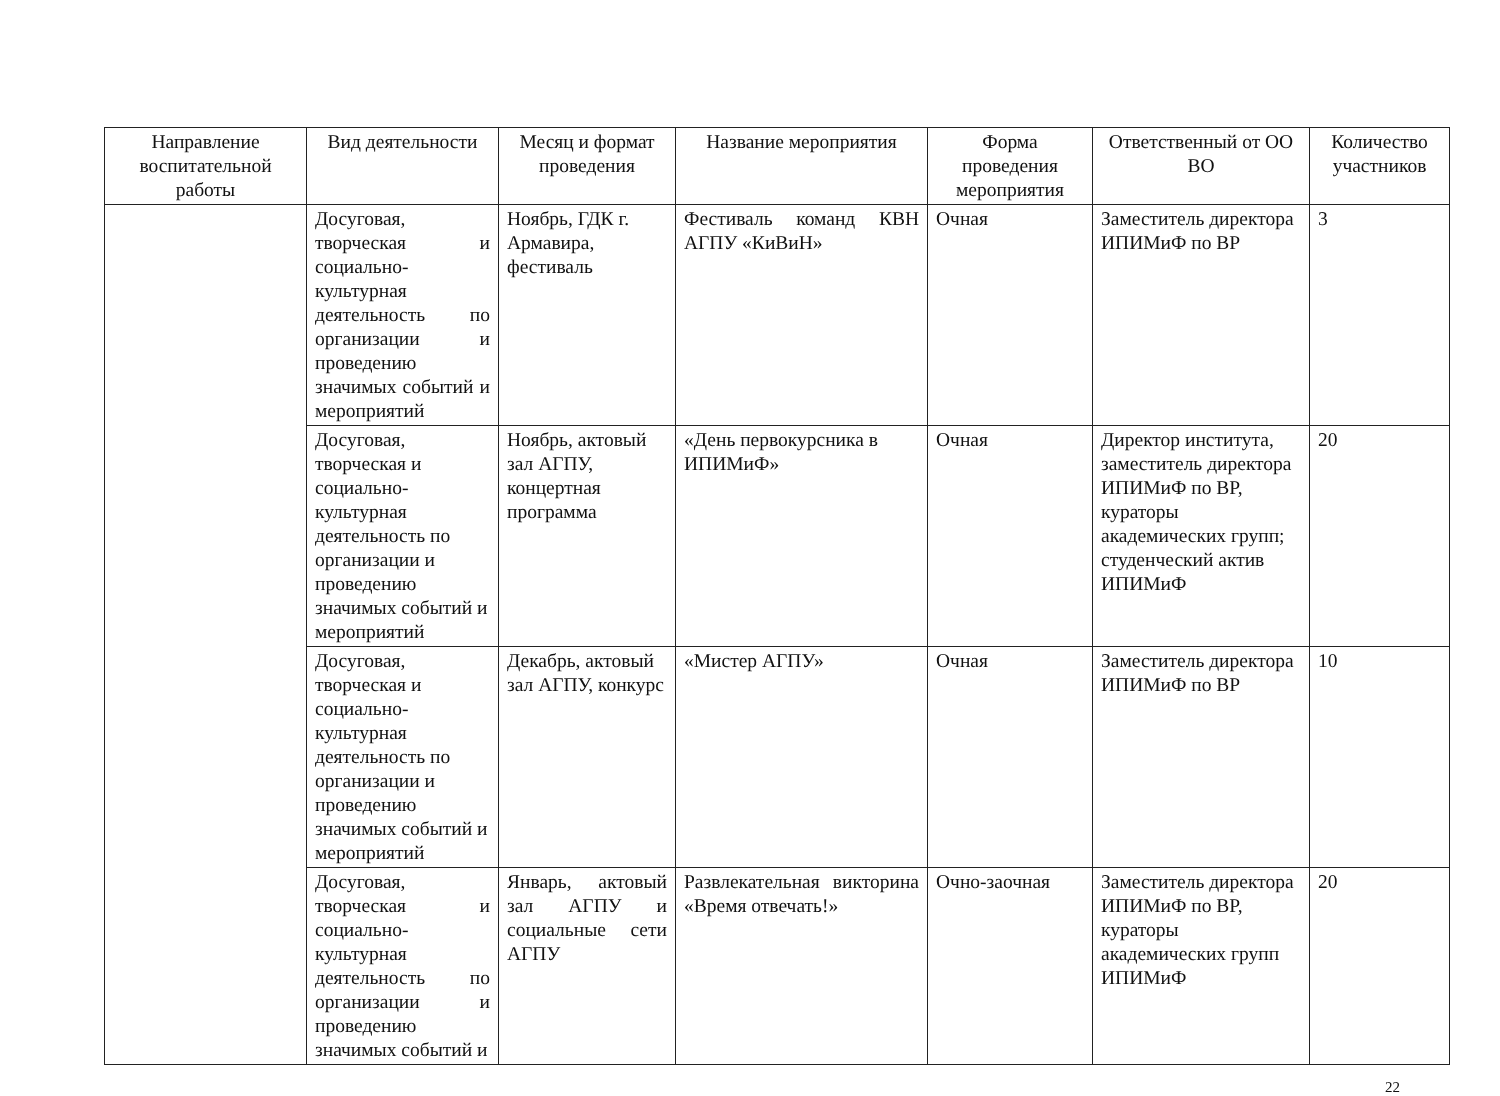| Направление воспитательной работы | Вид деятельности | Месяц и формат проведения | Название мероприятия | Форма проведения мероприятия | Ответственный от ОО ВО | Количество участников |
| --- | --- | --- | --- | --- | --- | --- |
| | Досуговая, творческая и социально-культурная деятельность по организации и проведению значимых событий и мероприятий | Ноябрь, ГДК г. Армавира, фестиваль | Фестиваль команд КВН АГПУ «КиВиН» | Очная | Заместитель директора ИПИМиФ по ВР | 3 |
| | Досуговая, творческая и социально-культурная деятельность по организации и проведению значимых событий и мероприятий | Ноябрь, актовый зал АГПУ, концертная программа | «День первокурсника в ИПИМиФ» | Очная | Директор института, заместитель директора ИПИМиФ по ВР, кураторы академических групп; студенческий актив ИПИМиФ | 20 |
| | Досуговая, творческая и социально-культурная деятельность по организации и проведению значимых событий и мероприятий | Декабрь, актовый зал АГПУ, конкурс | «Мистер АГПУ» | Очная | Заместитель директора ИПИМиФ по ВР | 10 |
| | Досуговая, творческая и социально-культурная деятельность по организации и проведению значимых событий и | Январь, актовый зал АГПУ и социальные сети АГПУ | Развлекательная викторина «Время отвечать!» | Очно-заочная | Заместитель директора ИПИМиФ по ВР, кураторы академических групп ИПИМиФ | 20 |
22